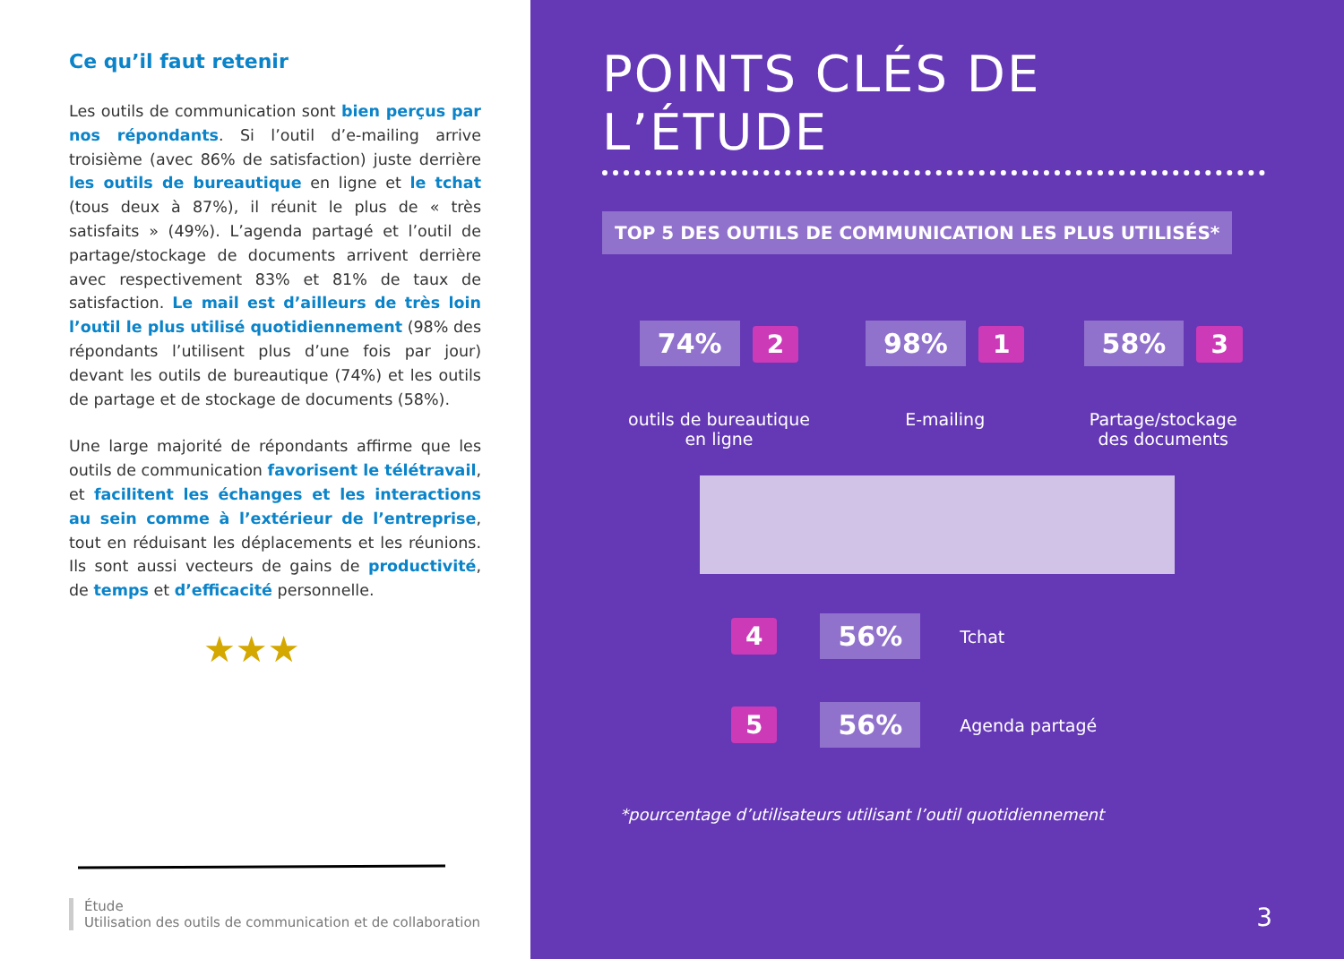Ce qu’il faut retenir
Les outils de communication sont bien perçus par nos répondants. Si l’outil d’e-mailing arrive troisième (avec 86% de satisfaction) juste derrière les outils de bureautique en ligne et le tchat (tous deux à 87%), il réunit le plus de « très satisfaits » (49%). L’agenda partagé et l’outil de partage/stockage de documents arrivent derrière avec respectivement 83% et 81% de taux de satisfaction. Le mail est d’ailleurs de très loin l’outil le plus utilisé quotidiennement (98% des répondants l’utilisent plus d’une fois par jour) devant les outils de bureautique (74%) et les outils de partage et de stockage de documents (58%).
Une large majorité de répondants affirme que les outils de communication favorisent le télétravail, et facilitent les échanges et les interactions au sein comme à l’extérieur de l’entreprise, tout en réduisant les déplacements et les réunions. Ils sont aussi vecteurs de gains de productivité, de temps et d’efficacité personnelle.
★★★
Étude
Utilisation des outils de communication et de collaboration
POINTS CLÉS DE L’ÉTUDE
TOP 5 DES OUTILS DE COMMUNICATION LES PLUS UTILISÉS*
74% 2
outils de bureautique
en ligne
98% 1
E-mailing
58% 3
Partage/stockage
des documents
4 56% Tchat
5 56% Agenda partagé
*pourcentage d’utilisateurs utilisant l’outil quotidiennement
3